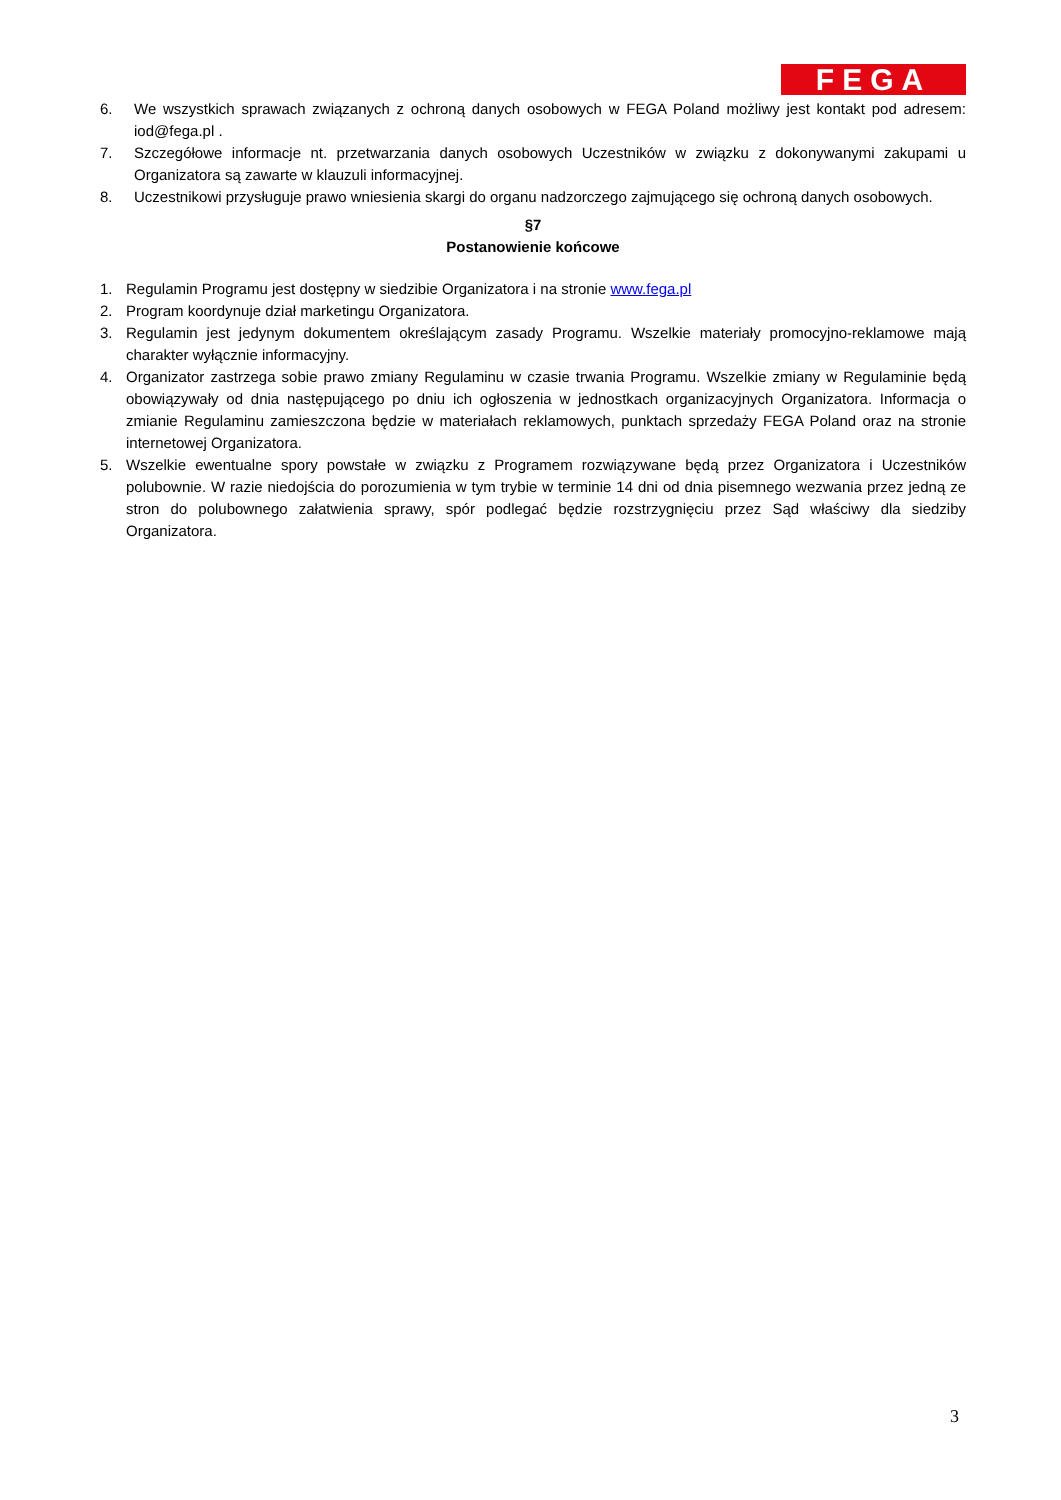FEGA
6. We wszystkich sprawach związanych z ochroną danych osobowych w FEGA Poland możliwy jest kontakt pod adresem: iod@fega.pl .
7. Szczegółowe informacje nt. przetwarzania danych osobowych Uczestników w związku z dokonywanymi zakupami u Organizatora są zawarte w klauzuli informacyjnej.
8. Uczestnikowi przysługuje prawo wniesienia skargi do organu nadzorczego zajmującego się ochroną danych osobowych.
§7
Postanowienie końcowe
1. Regulamin Programu jest dostępny w siedzibie Organizatora i na stronie www.fega.pl
2. Program koordynuje dział marketingu Organizatora.
3. Regulamin jest jedynym dokumentem określającym zasady Programu. Wszelkie materiały promocyjno-reklamowe mają charakter wyłącznie informacyjny.
4. Organizator zastrzega sobie prawo zmiany Regulaminu w czasie trwania Programu. Wszelkie zmiany w Regulaminie będą obowiązywały od dnia następującego po dniu ich ogłoszenia w jednostkach organizacyjnych Organizatora. Informacja o zmianie Regulaminu zamieszczona będzie w materiałach reklamowych, punktach sprzedaży FEGA Poland oraz na stronie internetowej Organizatora.
5. Wszelkie ewentualne spory powstałe w związku z Programem rozwiązywane będą przez Organizatora i Uczestników polubownie. W razie niedojścia do porozumienia w tym trybie w terminie 14 dni od dnia pisemnego wezwania przez jedną ze stron do polubownego załatwienia sprawy, spór podlegać będzie rozstrzygnięciu przez Sąd właściwy dla siedziby Organizatora.
3